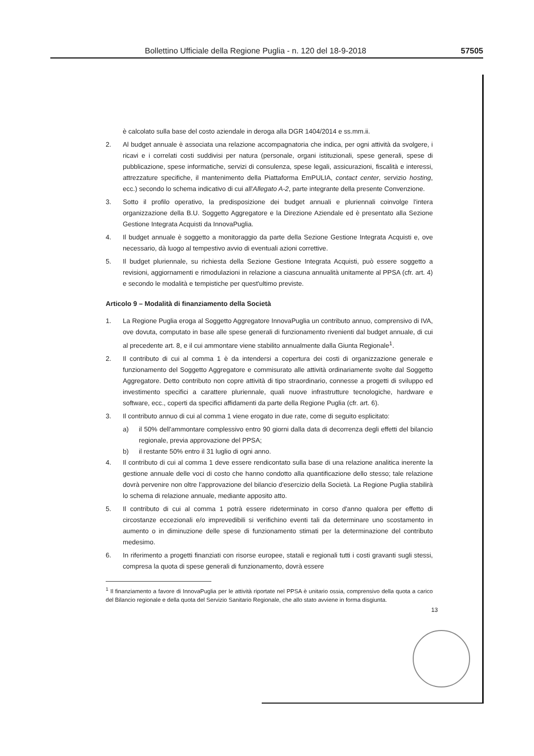Bollettino Ufficiale della Regione Puglia - n. 120 del 18-9-2018 57505
è calcolato sulla base del costo aziendale in deroga alla DGR 1404/2014 e ss.mm.ii.
2. Al budget annuale è associata una relazione accompagnatoria che indica, per ogni attività da svolgere, i ricavi e i correlati costi suddivisi per natura (personale, organi istituzionali, spese generali, spese di pubblicazione, spese informatiche, servizi di consulenza, spese legali, assicurazioni, fiscalità e interessi, attrezzature specifiche, il mantenimento della Piattaforma EmPULIA, contact center, servizio hosting, ecc.) secondo lo schema indicativo di cui all'Allegato A-2, parte integrante della presente Convenzione.
3. Sotto il profilo operativo, la predisposizione dei budget annuali e pluriennali coinvolge l'intera organizzazione della B.U. Soggetto Aggregatore e la Direzione Aziendale ed è presentato alla Sezione Gestione Integrata Acquisti da InnovaPuglia.
4. Il budget annuale è soggetto a monitoraggio da parte della Sezione Gestione Integrata Acquisti e, ove necessario, dà luogo al tempestivo avvio di eventuali azioni correttive.
5. Il budget pluriennale, su richiesta della Sezione Gestione Integrata Acquisti, può essere soggetto a revisioni, aggiornamenti e rimodulazioni in relazione a ciascuna annualità unitamente al PPSA (cfr. art. 4) e secondo le modalità e tempistiche per quest'ultimo previste.
Articolo 9 – Modalità di finanziamento della Società
1. La Regione Puglia eroga al Soggetto Aggregatore InnovaPuglia un contributo annuo, comprensivo di IVA, ove dovuta, computato in base alle spese generali di funzionamento rivenienti dal budget annuale, di cui al precedente art. 8, e il cui ammontare viene stabilito annualmente dalla Giunta Regionale<sup>1</sup>.
2. Il contributo di cui al comma 1 è da intendersi a copertura dei costi di organizzazione generale e funzionamento del Soggetto Aggregatore e commisurato alle attività ordinariamente svolte dal Soggetto Aggregatore. Detto contributo non copre attività di tipo straordinario, connesse a progetti di sviluppo ed investimento specifici a carattere pluriennale, quali nuove infrastrutture tecnologiche, hardware e software, ecc., coperti da specifici affidamenti da parte della Regione Puglia (cfr. art. 6).
3. Il contributo annuo di cui al comma 1 viene erogato in due rate, come di seguito esplicitato:
a) il 50% dell'ammontare complessivo entro 90 giorni dalla data di decorrenza degli effetti del bilancio regionale, previa approvazione del PPSA;
b) il restante 50% entro il 31 luglio di ogni anno.
4. Il contributo di cui al comma 1 deve essere rendicontato sulla base di una relazione analitica inerente la gestione annuale delle voci di costo che hanno condotto alla quantificazione dello stesso; tale relazione dovrà pervenire non oltre l'approvazione del bilancio d'esercizio della Società. La Regione Puglia stabilirà lo schema di relazione annuale, mediante apposito atto.
5. Il contributo di cui al comma 1 potrà essere rideterminato in corso d'anno qualora per effetto di circostanze eccezionali e/o imprevedibili si verifichino eventi tali da determinare uno scostamento in aumento o in diminuzione delle spese di funzionamento stimati per la determinazione del contributo medesimo.
6. In riferimento a progetti finanziati con risorse europee, statali e regionali tutti i costi gravanti sugli stessi, compresa la quota di spese generali di funzionamento, dovrà essere
<sup>1</sup> Il finanziamento a favore di InnovaPuglia per le attività riportate nel PPSA è unitario ossia, comprensivo della quota a carico del Bilancio regionale e della quota del Servizio Sanitario Regionale, che allo stato avviene in forma disgiunta.
13